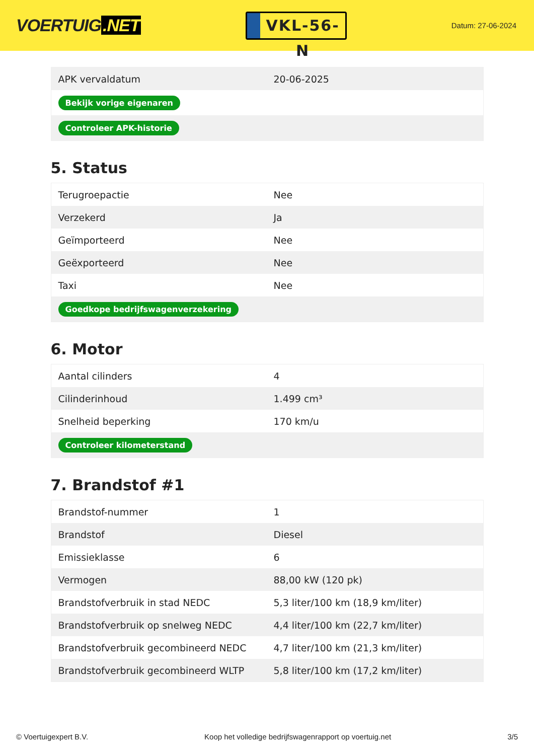VOERTUIG.NET
VKL-56-N
Datum: 27-06-2024
| APK vervaldatum | 20-06-2025 |
| Bekijk vorige eigenaren | |
| Controleer APK-historie | |
5. Status
| Terugroepactie | Nee |
| Verzekerd | Ja |
| Geïmporteerd | Nee |
| Geëxporteerd | Nee |
| Taxi | Nee |
| Goedkope bedrijfswagenverzekering | |
6. Motor
| Aantal cilinders | 4 |
| Cilinderinhoud | 1.499 cm³ |
| Snelheid beperking | 170 km/u |
| Controleer kilometerstand | |
7. Brandstof #1
| Brandstof-nummer | 1 |
| Brandstof | Diesel |
| Emissieklasse | 6 |
| Vermogen | 88,00 kW (120 pk) |
| Brandstofverbruik in stad NEDC | 5,3 liter/100 km (18,9 km/liter) |
| Brandstofverbruik op snelweg NEDC | 4,4 liter/100 km (22,7 km/liter) |
| Brandstofverbruik gecombineerd NEDC | 4,7 liter/100 km (21,3 km/liter) |
| Brandstofverbruik gecombineerd WLTP | 5,8 liter/100 km (17,2 km/liter) |
© Voertuigexpert B.V. Koop het volledige bedrijfswagenrapport op voertuig.net 3/5